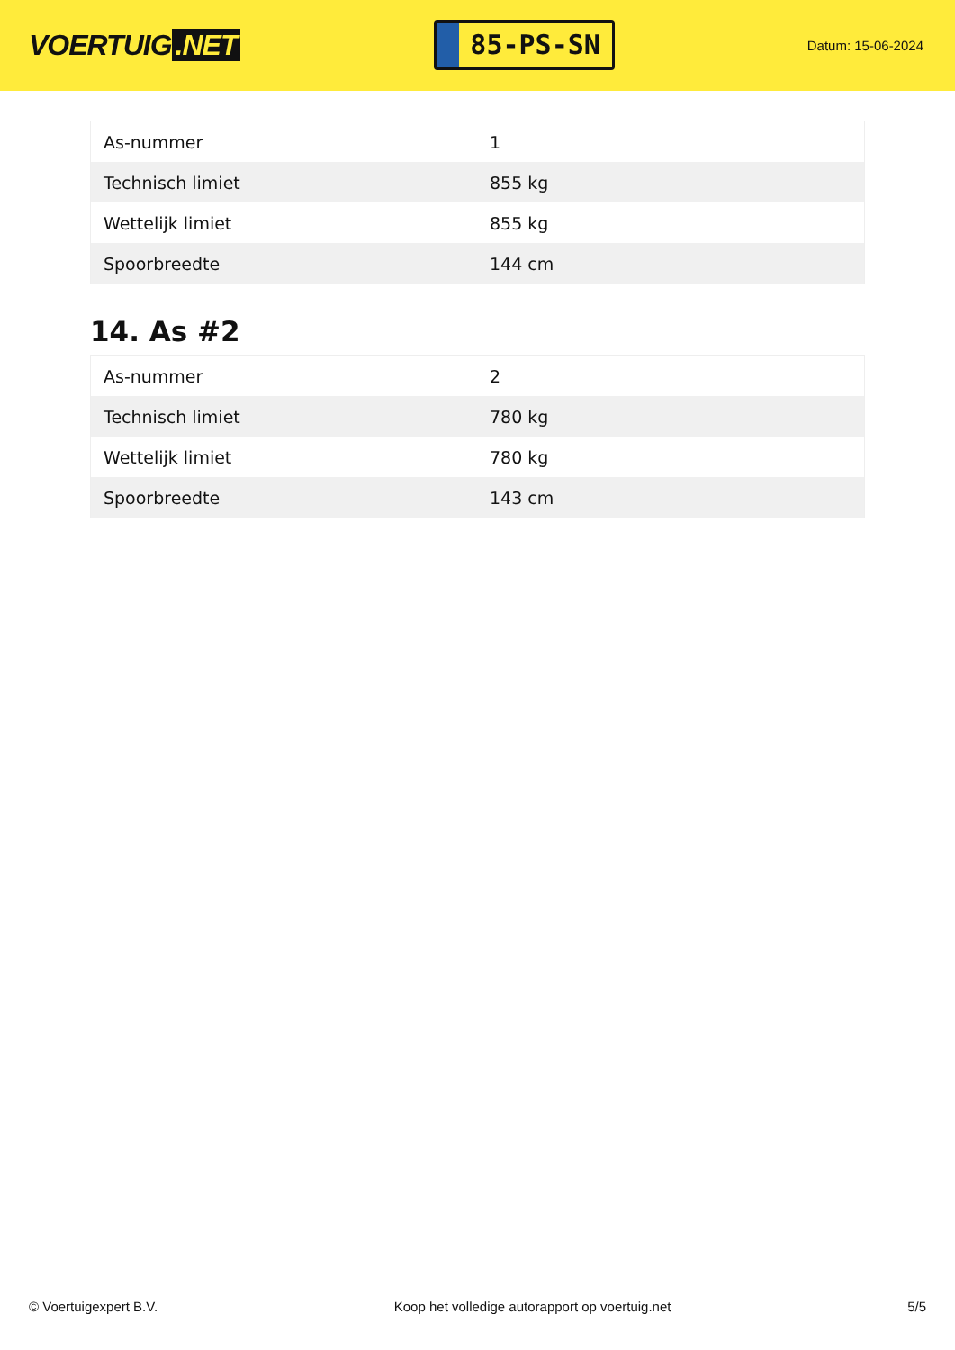VOERTUIG.NET
85-PS-SN
Datum: 15-06-2024
| As-nummer | 1 |
| Technisch limiet | 855 kg |
| Wettelijk limiet | 855 kg |
| Spoorbreedte | 144 cm |
14. As #2
| As-nummer | 2 |
| Technisch limiet | 780 kg |
| Wettelijk limiet | 780 kg |
| Spoorbreedte | 143 cm |
© Voertuigexpert B.V. Koop het volledige autorapport op voertuig.net 5/5